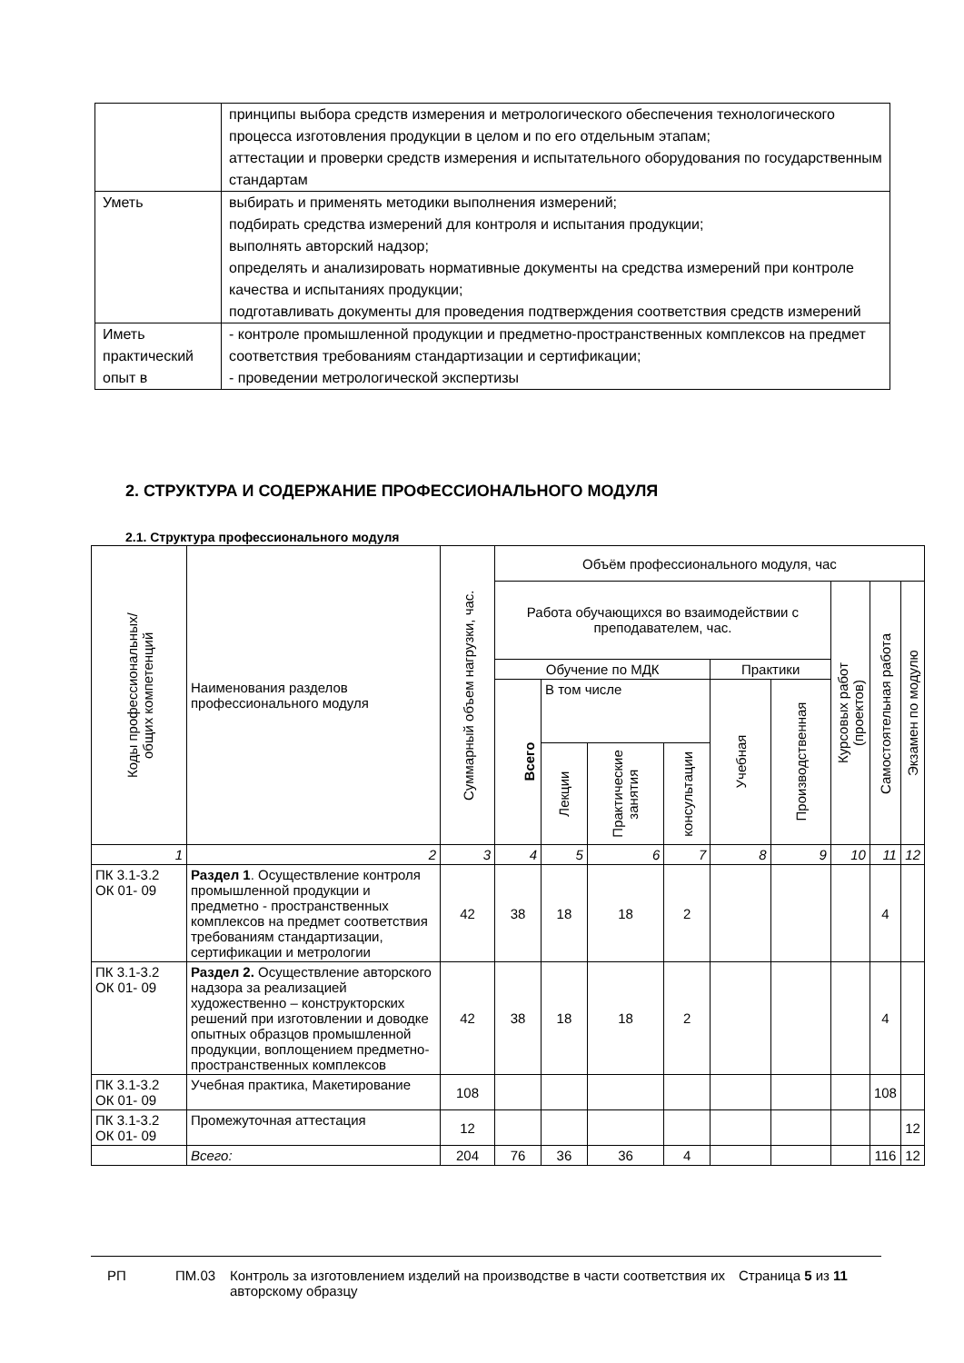| | принципы выбора средств измерения и метрологического обеспечения технологического процесса изготовления продукции в целом и по его отдельным этапам; аттестации и проверки средств измерения и испытательного оборудования по государственным стандартам |
| Уметь | выбирать и применять методики выполнения измерений; подбирать средства измерений для контроля и испытания продукции; выполнять авторский надзор; определять и анализировать нормативные документы на средства измерений при контроле качества и испытаниях продукции; подготавливать документы для проведения подтверждения соответствия средств измерений |
| Иметь практический опыт в | - контроле промышленной продукции и предметно-пространственных комплексов на предмет соответствия требованиям стандартизации и сертификации; - проведении метрологической экспертизы |
2. СТРУКТУРА И СОДЕРЖАНИЕ ПРОФЕССИОНАЛЬНОГО МОДУЛЯ
2.1. Структура профессионального модуля
| Коды профессиональных/ общих компетенций | Наименования разделов профессионального модуля | Суммарный объем нагрузки, час. | Объём профессионального модуля, час | | | | | | | | |
| --- | --- | --- | --- | --- | --- | --- | --- | --- | --- | --- | --- |
| | | | Работа обучающихся во взаимодействии с преподавателем, час. | | | | | | Курсовых работ (проектов) | Самостоятельная работа | Экзамен по модулю |
| | | | Обучение по МДК | | | | Практики | | | | |
| | | | Всего | В том числе | | | Учебная | Производственная | | | |
| | | | | Лекции | Практические занятия | консультации | | | | | |
| 1 | 2 | 3 | 4 | 5 | 6 | 7 | 8 | 9 | 10 | 11 | 12 |
| ПК 3.1-3.2 ОК 01- 09 | Раздел 1 . Осуществление контроля промышленной продукции и предметно - пространственных комплексов на предмет соответствия требованиям стандартизации, сертификации и метрологии | 42 | 38 | 18 | 18 | 2 | | | | 4 | |
| ПК 3.1-3.2 ОК 01- 09 | Раздел 2. Осуществление авторского надзора за реализацией художественно – конструкторских решений при изготовлении и доводке опытных образцов промышленной продукции, воплощением предметно-пространственных комплексов | 42 | 38 | 18 | 18 | 2 | | | | 4 | |
| ПК 3.1-3.2 ОК 01- 09 | Учебная практика, Макетирование | 108 | | | | | | | | 108 | |
| ПК 3.1-3.2 ОК 01- 09 | Промежуточная аттестация | 12 | | | | | | | | | 12 |
| | Всего: | 204 | 76 | 36 | 36 | 4 | | | | 116 | 12 |
РП ПМ.03 Контроль за изготовлением изделий на производстве в части соответствия их авторскому образцу
Страница 5 из 11